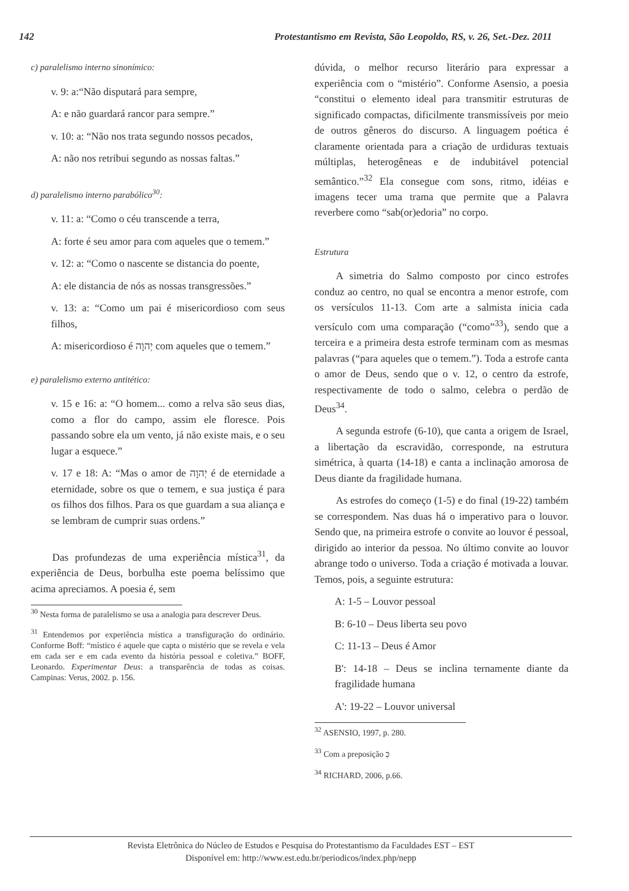142 Protestantismo em Revista, São Leopoldo, RS, v. 26, Set.-Dez. 2011
c) paralelismo interno sinonímico:
v. 9: a:“Não disputará para sempre,
A: e não guardará rancor para sempre.”
v. 10: a: “Não nos trata segundo nossos pecados,
A: não nos retribui segundo as nossas faltas.”
d) paralelismo interno parabólico<sup>30</sup>:
v. 11: a: “Como o céu transcende a terra,
A: forte é seu amor para com aqueles que o temem.”
v. 12: a: “Como o nascente se distancia do poente,
A: ele distancia de nós as nossas transgressões.”
v. 13: a: “Como um pai é misericordioso com seus filhos,
A: misericordioso é יְהוָה com aqueles que o temem.”
e) paralelismo externo antitético:
v. 15 e 16: a: “O homem... como a relva são seus dias, como a flor do campo, assim ele floresce. Pois passando sobre ela um vento, já não existe mais, e o seu lugar a esquece.”
v. 17 e 18: A: “Mas o amor de יְהוָה é de eternidade a eternidade, sobre os que o temem, e sua justiça é para os filhos dos filhos. Para os que guardam a sua aliança e se lembram de cumprir suas ordens.”
Das profundezas de uma experiência mística<sup>31</sup>, da experiência de Deus, borbulha este poema belíssimo que acima apreciamos. A poesia é, sem
<sup>30</sup> Nesta forma de paralelismo se usa a analogia para descrever Deus.
<sup>31</sup> Entendemos por experiência mística a transfiguração do ordinário. Conforme Boff: “místico é aquele que capta o mistério que se revela e vela em cada ser e em cada evento da história pessoal e coletiva.” BOFF, Leonardo. Experimentar Deus: a transparência de todas as coisas. Campinas: Verus, 2002. p. 156.
dúvida, o melhor recurso literário para expressar a experiência com o “mistério”. Conforme Asensio, a poesia “constitui o elemento ideal para transmitir estruturas de significado compactas, dificilmente transmissíveis por meio de outros gêneros do discurso. A linguagem poética é claramente orientada para a criação de urdiduras textuais múltiplas, heterogêneas e de indubitável potencial semântico.”<sup>32</sup> Ela consegue com sons, ritmo, idéias e imagens tecer uma trama que permite que a Palavra reverbere como “sab(or)edoria” no corpo.
Estrutura
A simetria do Salmo composto por cinco estrofes conduz ao centro, no qual se encontra a menor estrofe, com os versículos 11-13. Com arte a salmista inicia cada versículo com uma comparação (“como”<sup>33</sup>), sendo que a terceira e a primeira desta estrofe terminam com as mesmas palavras (“para aqueles que o temem.”). Toda a estrofe canta o amor de Deus, sendo que o v. 12, o centro da estrofe, respectivamente de todo o salmo, celebra o perdão de Deus<sup>34</sup>.
A segunda estrofe (6-10), que canta a origem de Israel, a libertação da escravidão, corresponde, na estrutura simétrica, à quarta (14-18) e canta a inclinação amorosa de Deus diante da fragilidade humana.
As estrofes do começo (1-5) e do final (19-22) também se correspondem. Nas duas há o imperativo para o louvor. Sendo que, na primeira estrofe o convite ao louvor é pessoal, dirigido ao interior da pessoa. No último convite ao louvor abrange todo o universo. Toda a criação é motivada a louvar. Temos, pois, a seguinte estrutura:
A: 1-5 – Louvor pessoal
B: 6-10 – Deus liberta seu povo
C: 11-13 – Deus é Amor
B': 14-18 – Deus se inclina ternamente diante da fragilidade humana
A': 19-22 – Louvor universal
<sup>32</sup> ASENSIO, 1997, p. 280.
<sup>33</sup> Com a preposição כְּ
<sup>34</sup> RICHARD, 2006, p.66.
Revista Eletrônica do Núcleo de Estudos e Pesquisa do Protestantismo da Faculdades EST – EST
Disponível em: http://www.est.edu.br/periodicos/index.php/nepp